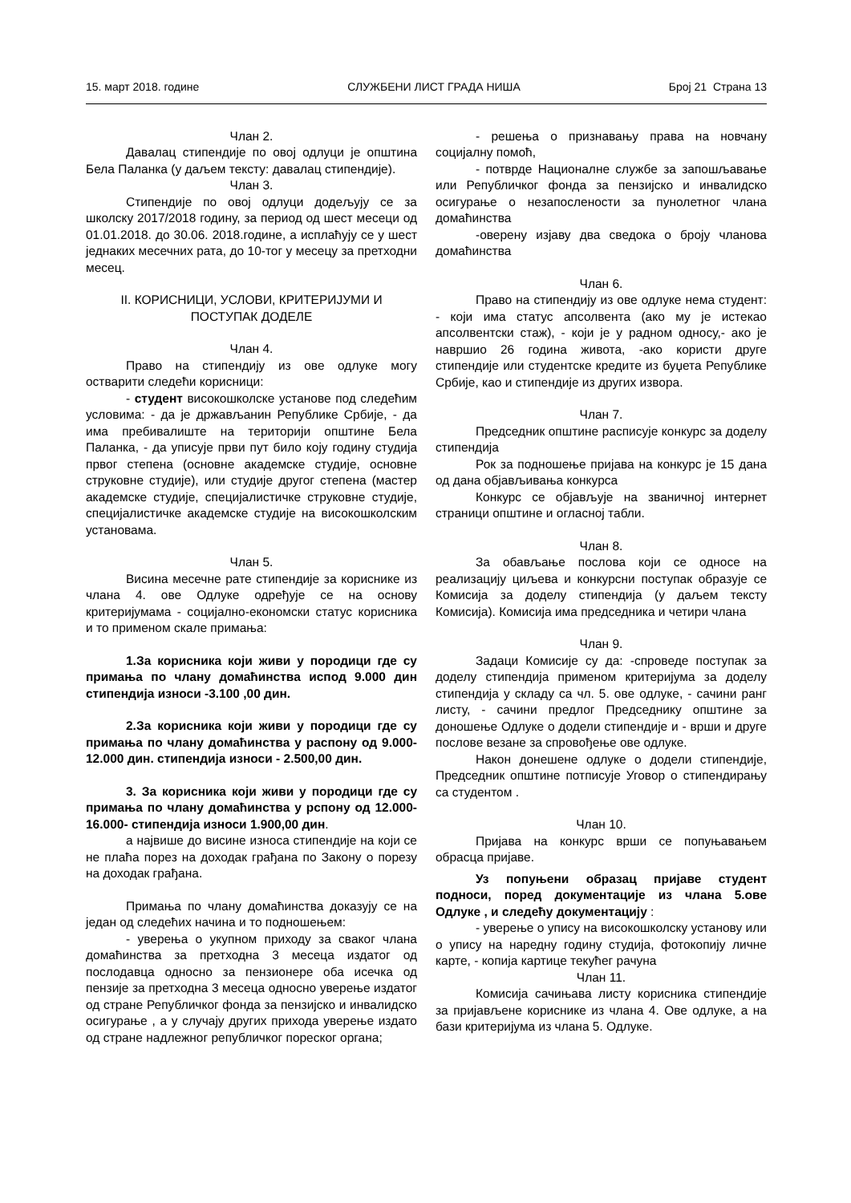15. март 2018. године СЛУЖБЕНИ ЛИСТ ГРАДА НИША Број 21 Страна 13
Члан 2.
Давалац стипендије по овој одлуци је општина Бела Паланка (у даљем тексту: давалац стипендије).
Члан 3.
Стипендије по овој одлуци додељују се за школску 2017/2018 годину, за период од шест месеци од 01.01.2018. до 30.06. 2018.године, а исплаћују се у шест једнаких месечних рата, до 10-тог у месецу за претходни месец.
II. КОРИСНИЦИ, УСЛОВИ, КРИТЕРИЈУМИ И ПОСТУПАК ДОДЕЛЕ
Члан 4.
Право на стипендију из ове одлуке могу остварити следећи корисници:
- студент високошколске установе под следећим условима: - да је држављанин Републике Србије, - да има пребивалиште на територији општине Бела Паланка, - да уписује први пут било коју годину студија првог степена (основне академске студије, основне струковне студије), или студије другог степена (мастер академске студије, специјалистичке струковне студије, специјалистичке академске студије на високошколским установама.
Члан 5.
Висина месечне рате стипендије за кориснике из члана 4. ове Одлуке одређује се на основу критеријумама - социјално-економски статус корисника и то применом скале примања:
1.За корисника који живи у породици где су примања по члану домаћинства испод 9.000 дин стипендија износи -3.100 ,00 дин.
2.За корисника који живи у породици где су примања по члану домаћинства у распону од 9.000-12.000 дин. стипендија износи - 2.500,00 дин.
3. За корисника који живи у породици где су примања по члану домаћинства у рспону од 12.000-16.000- стипендија износи 1.900,00 дин.
а највише до висине износа стипендије на који се не плаћа порез на доходак грађана по Закону о порезу на доходак грађана.
Примања по члану домаћинства доказују се на један од следећих начина и то подношењем:
- уверења о укупном приходу за сваког члана домаћинства за претходна 3 месеца издатог од послодавца односно за пензионере оба исечка од пензије за претходна 3 месеца односно уверење издатог од стране Републичког фонда за пензијско и инвалидско осигурање , а у случају других прихода уверење издато од стране надлежног републичког пореског органа;
- решења о признавању права на новчану социјалну помоћ,
- потврде Националне службе за запошљавање или Републичког фонда за пензијско и инвалидско осигурање о незапослености за пунолетног члана домаћинства
-оверену изјаву два сведока о броју чланова домаћинства
Члан 6.
Право на стипендију из ове одлуке нема студент: - који има статус апсолвента (ако му је истекао апсолвентски стаж), - који је у радном односу,- ако је навршио 26 година живота, -ако користи друге стипендије или студентске кредите из буџета Републике Србије, као и стипендије из других извора.
Члан 7.
Председник општине расписује конкурс за доделу стипендија
Рок за подношење пријава на конкурс је 15 дана од дана објављивања конкурса
Конкурс се објављује на званичној интернет страници општине и огласној табли.
Члан 8.
За обављање послова који се односе на реализацију циљева и конкурсни поступак образује се Комисија за доделу стипендија (у даљем тексту Комисија). Комисија има председника и четири члана
Члан 9.
Задаци Комисије су да: -спроведе поступак за доделу стипендија применом критеријума за доделу стипендија у складу са чл. 5. ове одлуке, - сачини ранг листу, - сачини предлог Председнику општине за доношење Одлуке о додели стипендије и - врши и друге послове везане за спровођење ове одлуке.
Након донешене одлуке о додели стипендије, Председник општине потписује Уговор о стипендирању са студентом .
Члан 10.
Пријава на конкурс врши се попуњавањем обрасца пријаве.
Уз попуњени образац пријаве студент подноси, поред документације из члана 5.ове Одлуке , и следећу документацију :
- уверење о упису на високошколску установу или о упису на наредну годину студија, фотокопију личне карте, - копија картице текућег рачуна
Члан 11.
Комисија сачињава листу корисника стипендије за пријављене кориснике из члана 4. Ове одлуке, а на бази критеријума из члана 5. Одлуке.